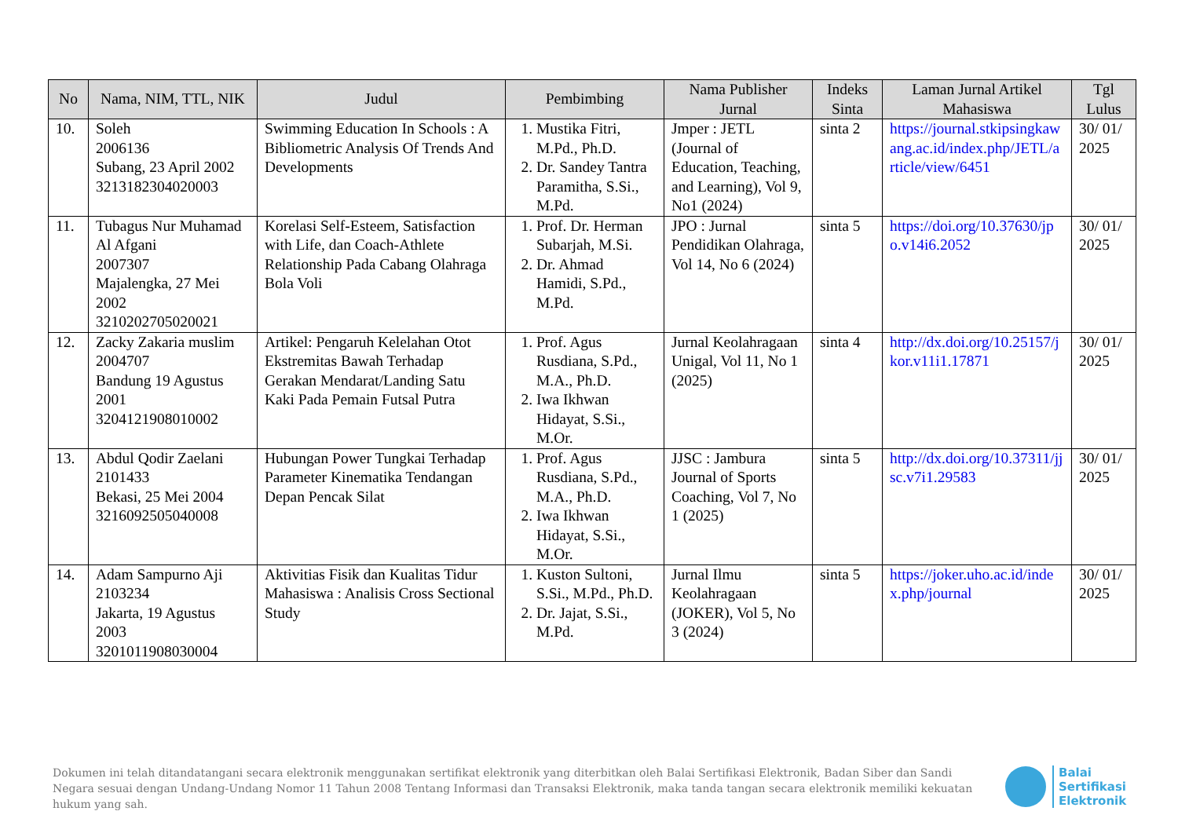| No | Nama, NIM, TTL, NIK | Judul | Pembimbing | Nama Publisher Jurnal | Indeks Sinta | Laman Jurnal Artikel Mahasiswa | Tgl Lulus |
| --- | --- | --- | --- | --- | --- | --- | --- |
| 10. | Soleh 2006136 Subang, 23 April 2002 3213182304020003 | Swimming Education In Schools : A Bibliometric Analysis Of Trends And Developments | 1. Mustika Fitri, M.Pd., Ph.D. 2. Dr. Sandey Tantra Paramitha, S.Si., M.Pd. | Jmper : JETL (Journal of Education, Teaching, and Learning), Vol 9, No1 (2024) | sinta 2 | https://journal.stkipsingkawang.ac.id/index.php/JETL/article/view/6451 | 30/ 01/ 2025 |
| 11. | Tubagus Nur Muhamad Al Afgani 2007307 Majalengka, 27 Mei 2002 3210202705020021 | Korelasi Self-Esteem, Satisfaction with Life, dan Coach-Athlete Relationship Pada Cabang Olahraga Bola Voli | 1. Prof. Dr. Herman Subarjah, M.Si. 2. Dr. Ahmad Hamidi, S.Pd., M.Pd. | JPO : Jurnal Pendidikan Olahraga, Vol 14, No 6 (2024) | sinta 5 | https://doi.org/10.37630/jpo.v14i6.2052 | 30/ 01/ 2025 |
| 12. | Zacky Zakaria muslim 2004707 Bandung 19 Agustus 2001 3204121908010002 | Artikel: Pengaruh Kelelahan Otot Ekstremitas Bawah Terhadap Gerakan Mendarat/Landing Satu Kaki Pada Pemain Futsal Putra | 1. Prof. Agus Rusdiana, S.Pd., M.A., Ph.D. 2. Iwa Ikhwan Hidayat, S.Si., M.Or. | Jurnal Keolahragaan Unigal, Vol 11, No 1 (2025) | sinta 4 | http://dx.doi.org/10.25157/jkor.v11i1.17871 | 30/ 01/ 2025 |
| 13. | Abdul Qodir Zaelani 2101433 Bekasi, 25 Mei 2004 3216092505040008 | Hubungan Power Tungkai Terhadap Parameter Kinematika Tendangan Depan Pencak Silat | 1. Prof. Agus Rusdiana, S.Pd., M.A., Ph.D. 2. Iwa Ikhwan Hidayat, S.Si., M.Or. | JJSC : Jambura Journal of Sports Coaching, Vol 7, No 1 (2025) | sinta 5 | http://dx.doi.org/10.37311/jjsc.v7i1.29583 | 30/ 01/ 2025 |
| 14. | Adam Sampurno Aji 2103234 Jakarta, 19 Agustus 2003 3201011908030004 | Aktivitias Fisik dan Kualitas Tidur Mahasiswa : Analisis Cross Sectional Study | 1. Kuston Sultoni, S.Si., M.Pd., Ph.D. 2. Dr. Jajat, S.Si., M.Pd. | Jurnal Ilmu Keolahragaan (JOKER), Vol 5, No 3 (2024) | sinta 5 | https://joker.uho.ac.id/index.php/journal | 30/ 01/ 2025 |
Dokumen ini telah ditandatangani secara elektronik menggunakan sertifikat elektronik yang diterbitkan oleh Balai Sertifikasi Elektronik, Badan Siber dan Sandi Negara sesuai dengan Undang-Undang Nomor 11 Tahun 2008 Tentang Informasi dan Transaksi Elektronik, maka tanda tangan secara elektronik memiliki kekuatan hukum yang sah.
Balai
Sertifikasi
Elektronik